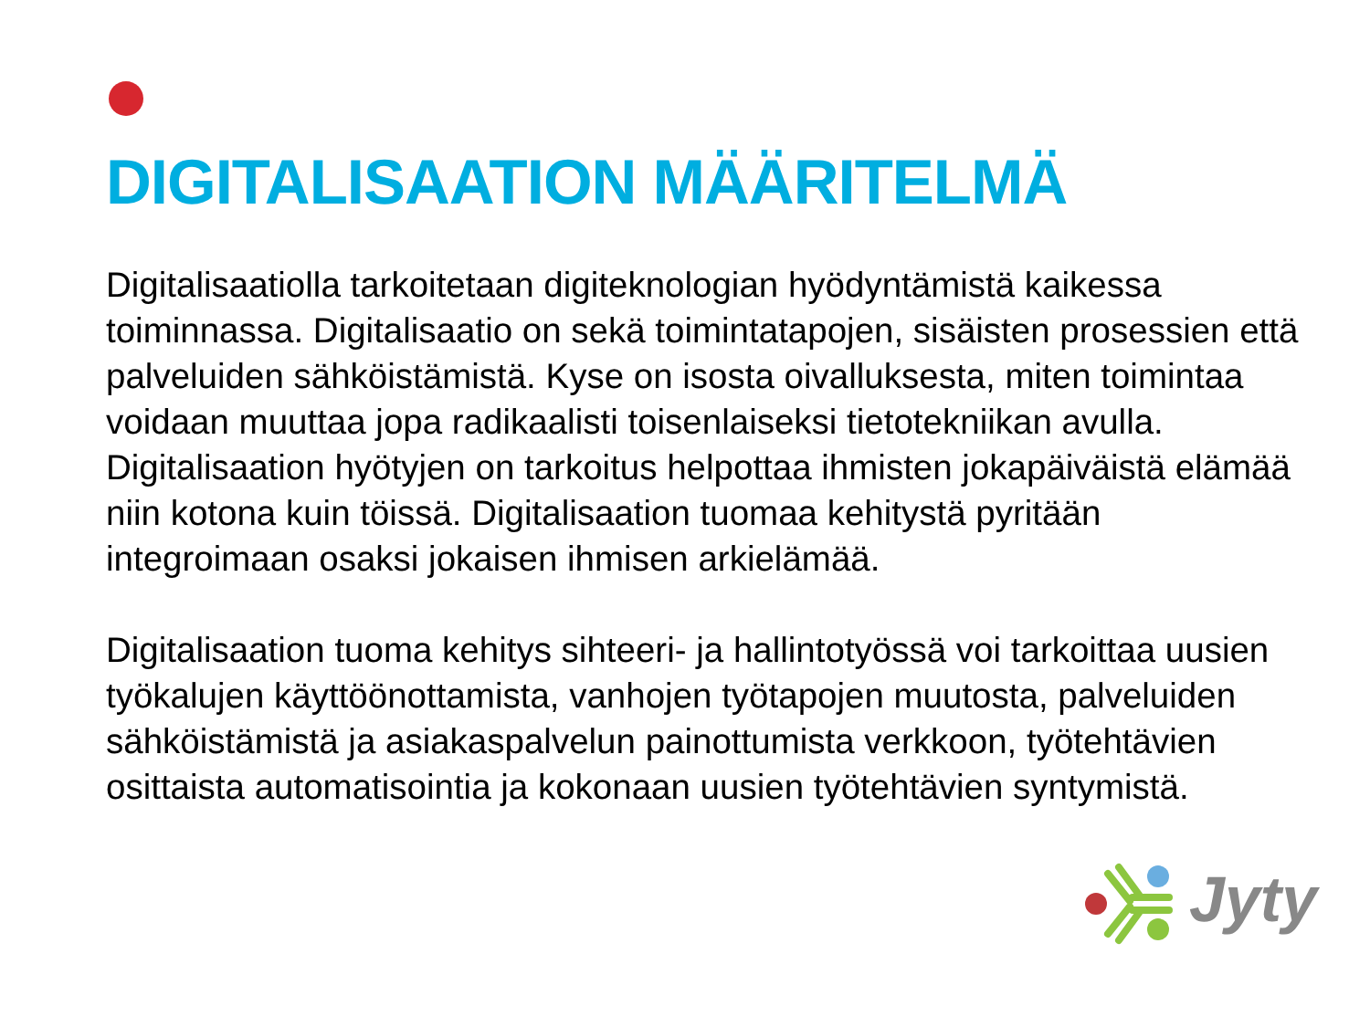DIGITALISAATION MÄÄRITELMÄ
Digitalisaatiolla tarkoitetaan digiteknologian hyödyntämistä kaikessa toiminnassa. Digitalisaatio on sekä toimintatapojen, sisäisten prosessien että palveluiden sähköistämistä. Kyse on isosta oivalluksesta, miten toimintaa voidaan muuttaa jopa radikaalisti toisenlaiseksi tietotekniikan avulla. Digitalisaation hyötyjen on tarkoitus helpottaa ihmisten jokapäiväistä elämää niin kotona kuin töissä. Digitalisaation tuomaa kehitystä pyritään integroimaan osaksi jokaisen ihmisen arkielämää.
Digitalisaation tuoma kehitys sihteeri- ja hallintotyössä voi tarkoittaa uusien työkalujen käyttöönottamista, vanhojen työtapojen muutosta, palveluiden sähköistämistä ja asiakaspalvelun painottumista verkkoon, työtehtävien osittaista automatisointia ja kokonaan uusien työtehtävien syntymistä.
Jyty